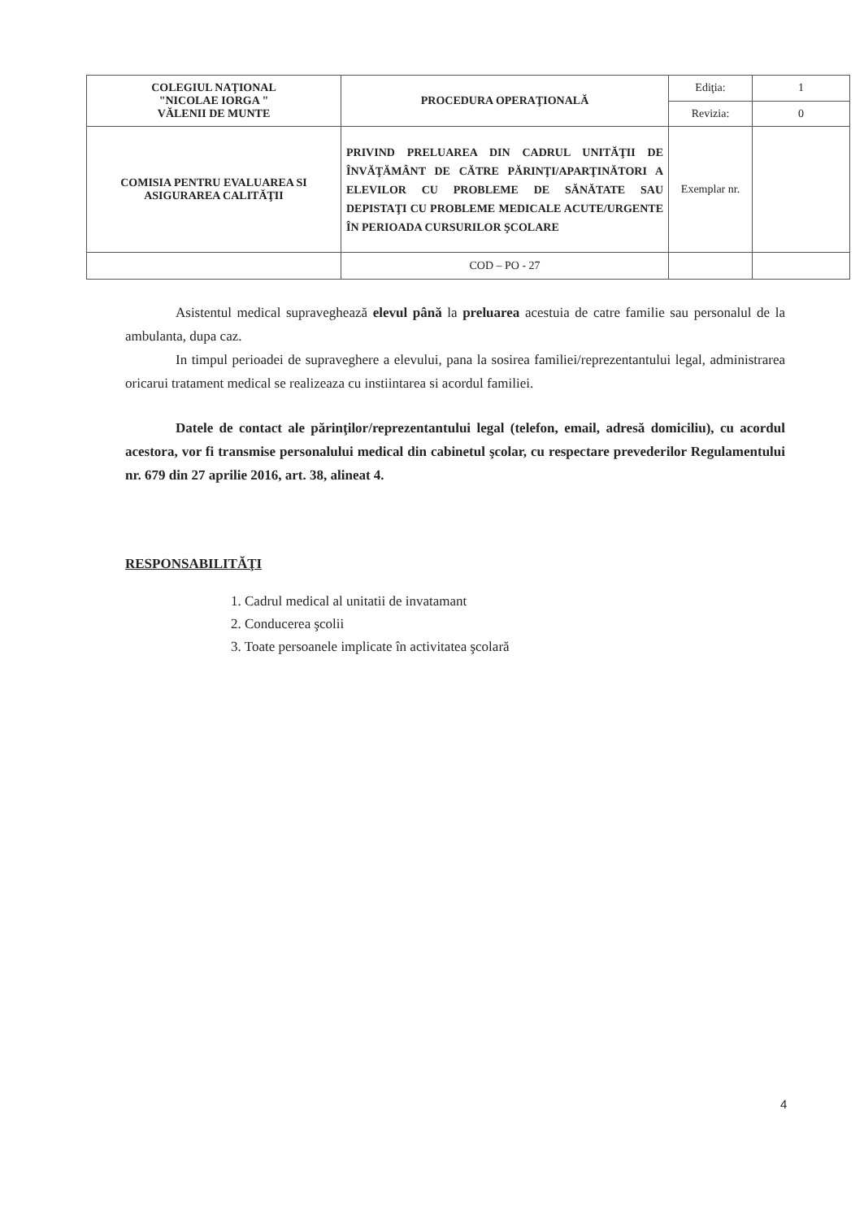| COLEGIUL NAŢIONAL "NICOLAE IORGA " VĂLENII DE MUNTE | PROCEDURA OPERAŢIONALĂ | Ediţia: | 1 |
| | | Revizia: | 0 |
| COMISIA PENTRU EVALUAREA SI ASIGURAREA CALITĂŢII | PRIVIND PRELUAREA DIN CADRUL UNITĂŢII DE ÎNVĂŢĂMÂNT DE CĂTRE PĂRINŢI/APARŢINĂTORI A ELEVILOR CU PROBLEME DE SĂNĂTATE SAU DEPISTAŢI CU PROBLEME MEDICALE ACUTE/URGENTE ÎN PERIOADA CURSURILOR ŞCOLARE | Exemplar nr. | |
| | COD – PO - 27 | | |
Asistentul medical supraveghează elevul până la preluarea acestuia de catre familie sau personalul de la ambulanta, dupa caz.
In timpul perioadei de supraveghere a elevului, pana la sosirea familiei/reprezentantului legal, administrarea oricarui tratament medical se realizeaza cu instiintarea si acordul familiei.
Datele de contact ale părinţilor/reprezentantului legal (telefon, email, adresă domiciliu), cu acordul acestora, vor fi transmise personalului medical din cabinetul şcolar, cu respectare prevederilor Regulamentului nr. 679 din 27 aprilie 2016, art. 38, alineat 4.
RESPONSABILITĂŢI
1. Cadrul medical al unitatii de invatamant
2. Conducerea şcolii
3. Toate persoanele implicate în activitatea şcolară
4